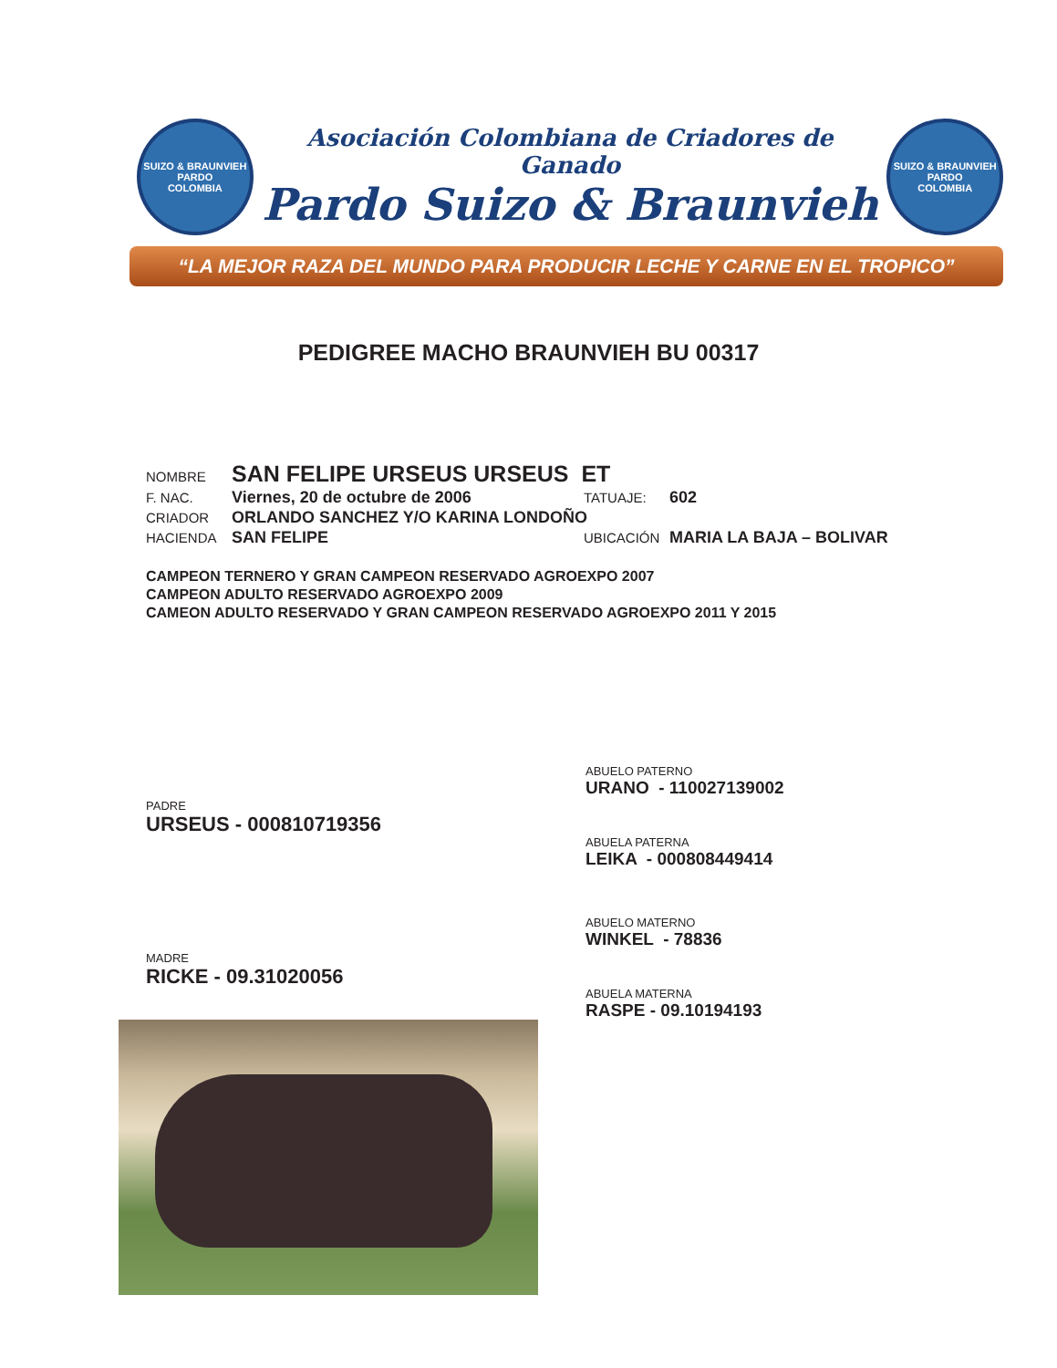SUIZO & BRAUNVIEH
PARDO
COLOMBIA
Asociación Colombiana de Criadores de Ganado
Pardo Suizo & Braunvieh
SUIZO & BRAUNVIEH
PARDO
COLOMBIA
“LA MEJOR RAZA DEL MUNDO PARA PRODUCIR LECHE Y CARNE EN EL TROPICO”
PEDIGREE MACHO BRAUNVIEH BU 00317
NOMBRE SAN FELIPE URSEUS URSEUS ET
F. NAC. Viernes, 20 de octubre de 2006 TATUAJE: 602
CRIADOR ORLANDO SANCHEZ Y/O KARINA LONDOÑO
HACIENDA SAN FELIPE UBICACIÓN MARIA LA BAJA – BOLIVAR
CAMPEON TERNERO Y GRAN CAMPEON RESERVADO AGROEXPO 2007
CAMPEON ADULTO RESERVADO AGROEXPO 2009
CAMEON ADULTO RESERVADO Y GRAN CAMPEON RESERVADO AGROEXPO 2011 Y 2015
ABUELO PATERNO
URANO - 110027139002
PADRE
URSEUS - 000810719356
ABUELA PATERNA
LEIKA - 000808449414
ABUELO MATERNO
WINKEL - 78836
MADRE
RICKE - 09.31020056
ABUELA MATERNA
RASPE - 09.10194193